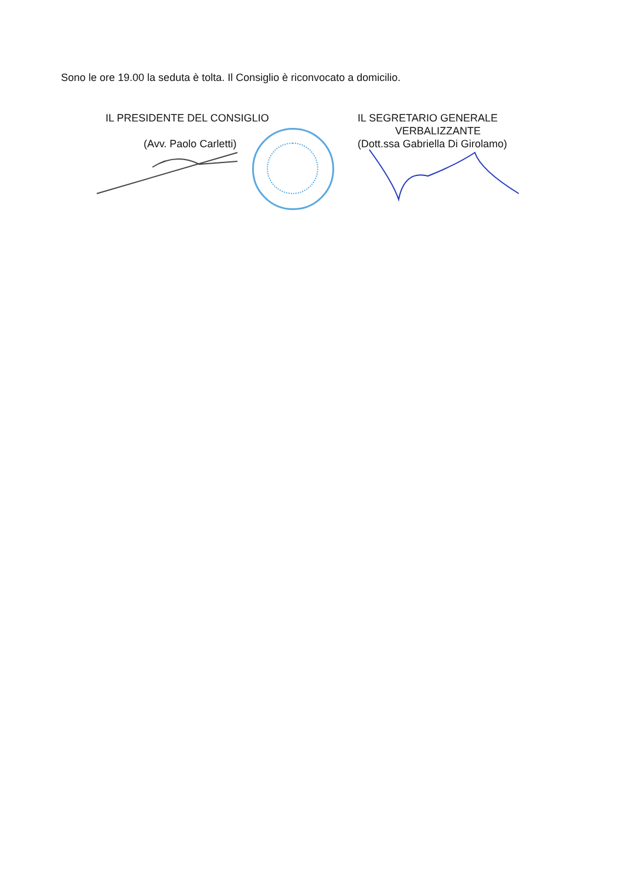Sono le ore 19.00 la seduta è tolta. Il Consiglio è riconvocato a domicilio.
IL PRESIDENTE DEL CONSIGLIO
(Avv. Paolo Carletti)
IL SEGRETARIO GENERALE
VERBALIZZANTE
(Dott.ssa Gabriella Di Girolamo)